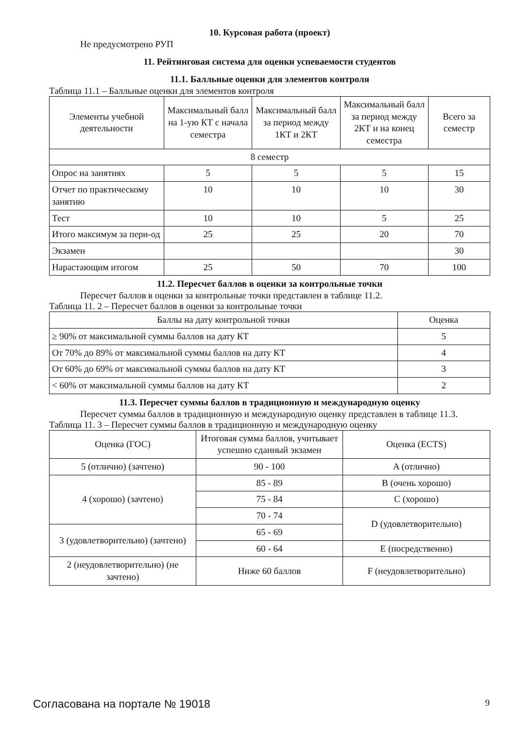10. Курсовая работа (проект)
Не предусмотрено РУП
11. Рейтинговая система для оценки успеваемости студентов
11.1. Балльные оценки для элементов контроля
Таблица 11.1 – Балльные оценки для элементов контроля
| Элементы учебной деятельности | Максимальный балл на 1-ую КТ с начала семестра | Максимальный балл за период между 1КТ и 2КТ | Максимальный балл за период между 2КТ и на конец семестра | Всего за семестр |
| --- | --- | --- | --- | --- |
| 8 семестр | | | | |
| Опрос на занятиях | 5 | 5 | 5 | 15 |
| Отчет по практическому занятию | 10 | 10 | 10 | 30 |
| Тест | 10 | 10 | 5 | 25 |
| Итого максимум за пери-од | 25 | 25 | 20 | 70 |
| Экзамен | | | | 30 |
| Нарастающим итогом | 25 | 50 | 70 | 100 |
11.2. Пересчет баллов в оценки за контрольные точки
Пересчет баллов в оценки за контрольные точки представлен в таблице 11.2.
Таблица 11. 2 – Пересчет баллов в оценки за контрольные точки
| Баллы на дату контрольной точки | Оценка |
| --- | --- |
| ≥ 90% от максимальной суммы баллов на дату КТ | 5 |
| От 70% до 89% от максимальной суммы баллов на дату КТ | 4 |
| От 60% до 69% от максимальной суммы баллов на дату КТ | 3 |
| < 60% от максимальной суммы баллов на дату КТ | 2 |
11.3. Пересчет суммы баллов в традиционную и международную оценку
Пересчет суммы баллов в традиционную и международную оценку представлен в таблице 11.3.
Таблица 11. 3 – Пересчет суммы баллов в традиционную и международную оценку
| Оценка (ГОС) | Итоговая сумма баллов, учитывает успешно сданный экзамен | Оценка (ECTS) |
| --- | --- | --- |
| 5 (отлично) (зачтено) | 90 - 100 | A (отлично) |
| 4 (хорошо) (зачтено) | 85 - 89 | B (очень хорошо) |
| | 75 - 84 | C (хорошо) |
| | 70 - 74 | D (удовлетворительно) |
| 3 (удовлетворительно) (зачтено) | 65 - 69 | |
| | 60 - 64 | E (посредственно) |
| 2 (неудовлетворительно) (не зачтено) | Ниже 60 баллов | F (неудовлетворительно) |
Согласована на портале № 19018 9